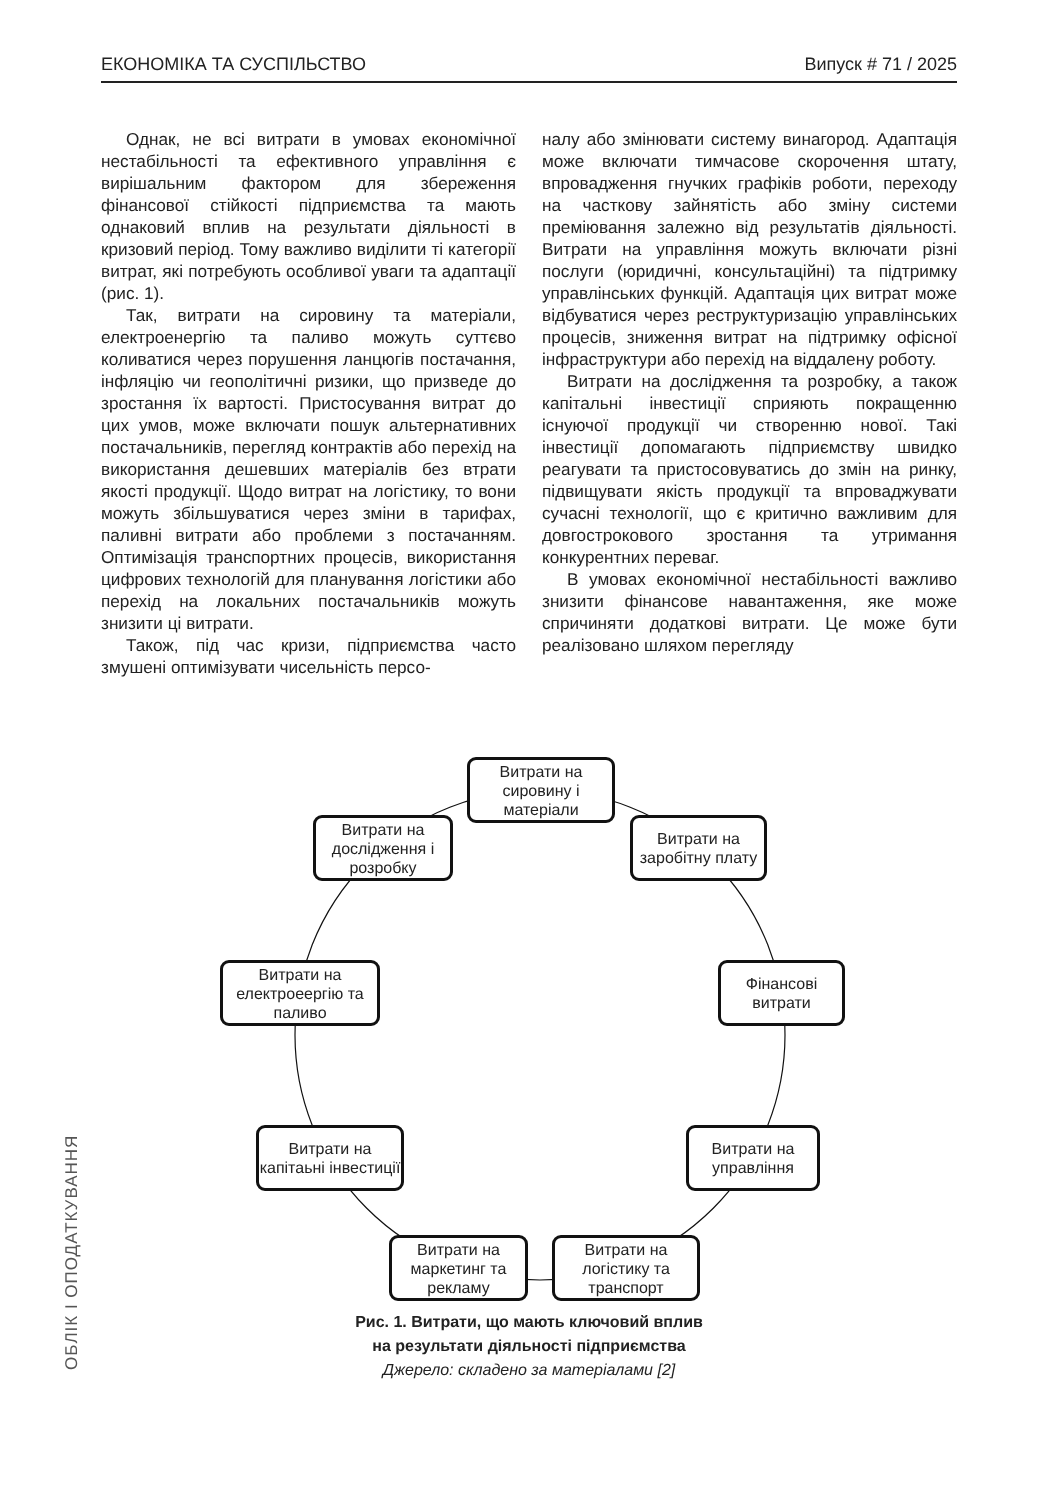ЕКОНОМІКА ТА СУСПІЛЬСТВО Випуск # 71 / 2025
Однак, не всі витрати в умовах економічної нестабільності та ефективного управління є вирішальним фактором для збереження фінансової стійкості підприємства та мають однаковий вплив на результати діяльності в кризовий період. Тому важливо виділити ті категорії витрат, які потребують особливої уваги та адаптації (рис. 1).
Так, витрати на сировину та матеріали, електроенергію та паливо можуть суттєво коливатися через порушення ланцюгів постачання, інфляцію чи геополітичні ризики, що призведе до зростання їх вартості. Пристосування витрат до цих умов, може включати пошук альтернативних постачальників, перегляд контрактів або перехід на використання дешевших матеріалів без втрати якості продукції. Щодо витрат на логістику, то вони можуть збільшуватися через зміни в тарифах, паливні витрати або проблеми з постачанням. Оптимізація транспортних процесів, використання цифрових технологій для планування логістики або перехід на локальних постачальників можуть знизити ці витрати.
Також, під час кризи, підприємства часто змушені оптимізувати чисельність персо-
налу або змінювати систему винагород. Адаптація може включати тимчасове скорочення штату, впровадження гнучких графіків роботи, переходу на часткову зайнятість або зміну системи преміювання залежно від результатів діяльності. Витрати на управління можуть включати різні послуги (юридичні, консультаційні) та підтримку управлінських функцій. Адаптація цих витрат може відбуватися через реструктуризацію управлінських процесів, зниження витрат на підтримку офісної інфраструктури або перехід на віддалену роботу.
Витрати на дослідження та розробку, а також капітальні інвестиції сприяють покращенню існуючої продукції чи створенню нової. Такі інвестиції допомагають підприємству швидко реагувати та пристосовуватись до змін на ринку, підвищувати якість продукції та впроваджувати сучасні технології, що є критично важливим для довгострокового зростання та утримання конкурентних переваг.
В умовах економічної нестабільності важливо знизити фінансове навантаження, яке може спричиняти додаткові витрати. Це може бути реалізовано шляхом перегляду
Витрати на сировину і матеріали
Витрати на дослідження і розробку
Витрати на заробітну плату
Витрати на електроеергію та паливо
Фінансові витрати
Витрати на капітаьні інвестиції
Витрати на управління
Витрати на маркетинг та рекламу
Витрати на логістику та транспорт
Рис. 1. Витрати, що мають ключовий вплив
на результати діяльності підприємства
Джерело: складено за матеріалами [2]
ОБЛІК І ОПОДАТКУВАННЯ